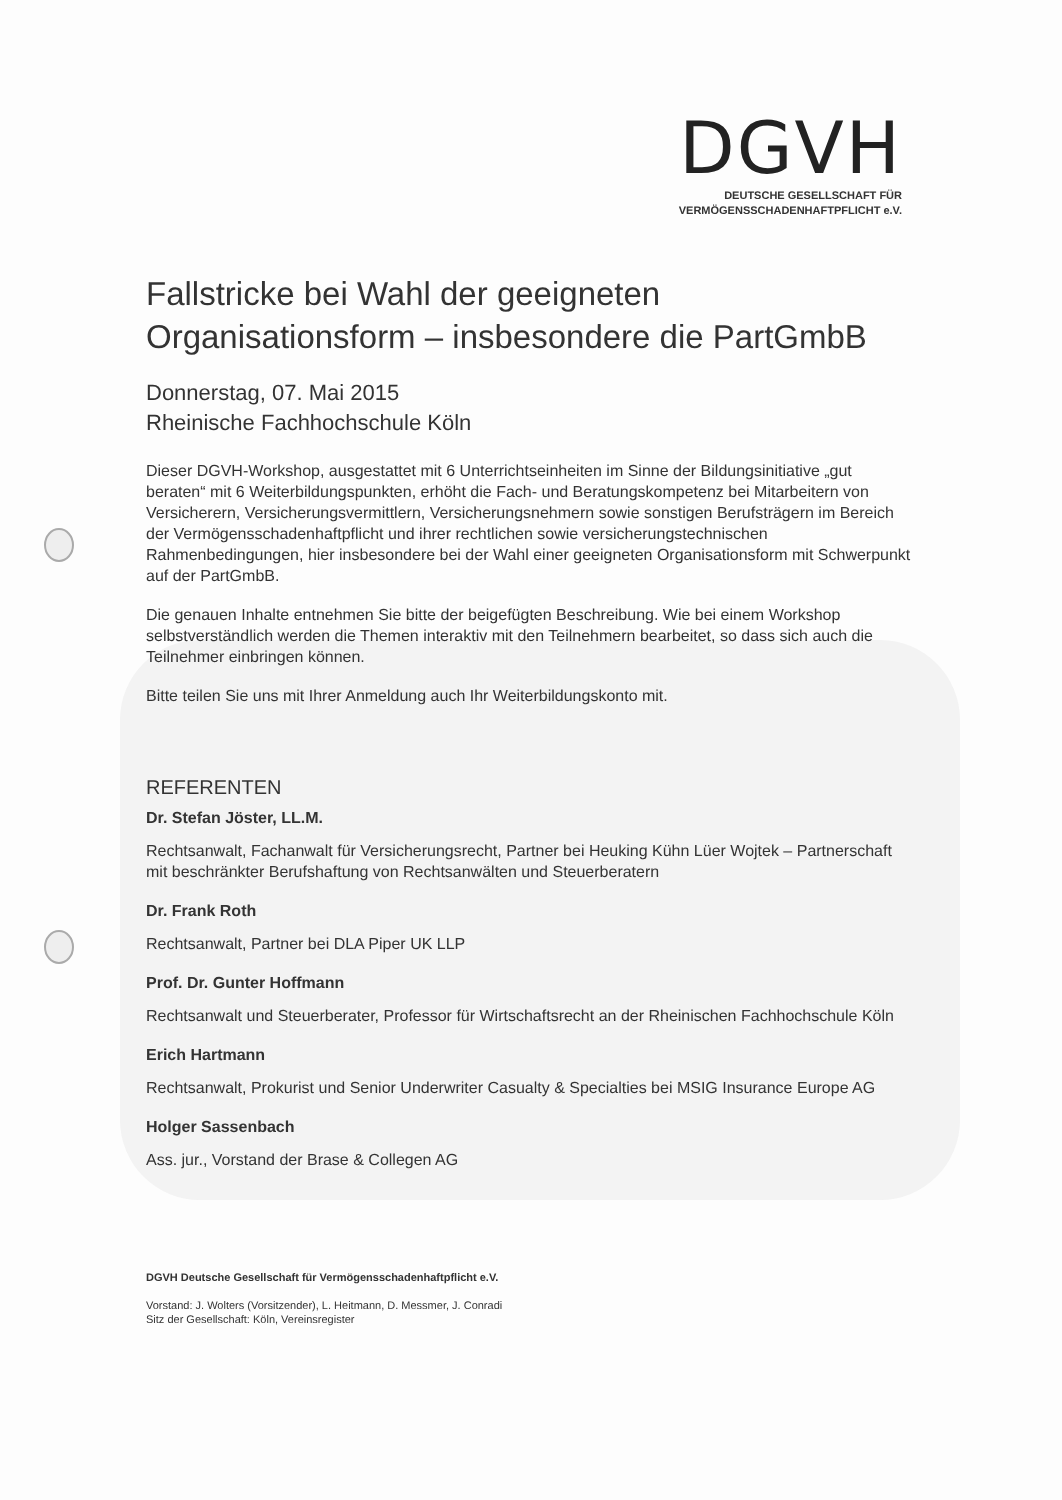DGVH
DEUTSCHE GESELLSCHAFT FÜR
VERMÖGENSSCHADENHAFTPFLICHT e.V.
Fallstricke bei Wahl der geeigneten Organisationsform – insbesondere die PartGmbB
Donnerstag, 07. Mai 2015
Rheinische Fachhochschule Köln
Dieser DGVH-Workshop, ausgestattet mit 6 Unterrichtseinheiten im Sinne der Bildungsinitiative „gut beraten“ mit 6 Weiterbildungspunkten, erhöht die Fach- und Beratungskompetenz bei Mitarbeitern von Versicherern, Versicherungsvermittlern, Versicherungsnehmern sowie sonstigen Berufsträgern im Bereich der Vermögensschadenhaftpflicht und ihrer rechtlichen sowie versicherungstechnischen Rahmenbedingungen, hier insbesondere bei der Wahl einer geeigneten Organisationsform mit Schwerpunkt auf der PartGmbB.
Die genauen Inhalte entnehmen Sie bitte der beigefügten Beschreibung. Wie bei einem Workshop selbstverständlich werden die Themen interaktiv mit den Teilnehmern bearbeitet, so dass sich auch die Teilnehmer einbringen können.
Bitte teilen Sie uns mit Ihrer Anmeldung auch Ihr Weiterbildungskonto mit.
REFERENTEN
Dr. Stefan Jöster, LL.M.
Rechtsanwalt, Fachanwalt für Versicherungsrecht, Partner bei Heuking Kühn Lüer Wojtek – Partnerschaft mit beschränkter Berufshaftung von Rechtsanwälten und Steuerberatern
Dr. Frank Roth
Rechtsanwalt, Partner bei DLA Piper UK LLP
Prof. Dr. Gunter Hoffmann
Rechtsanwalt und Steuerberater, Professor für Wirtschaftsrecht an der Rheinischen Fachhochschule Köln
Erich Hartmann
Rechtsanwalt, Prokurist und Senior Underwriter Casualty & Specialties bei MSIG Insurance Europe AG
Holger Sassenbach
Ass. jur., Vorstand der Brase & Collegen AG
DGVH Deutsche Gesellschaft für Vermögensschadenhaftpflicht e.V.
Vorstand: J. Wolters (Vorsitzender), L. Heitmann, D. Messmer, J. Conradi
Sitz der Gesellschaft: Köln, Vereinsregister